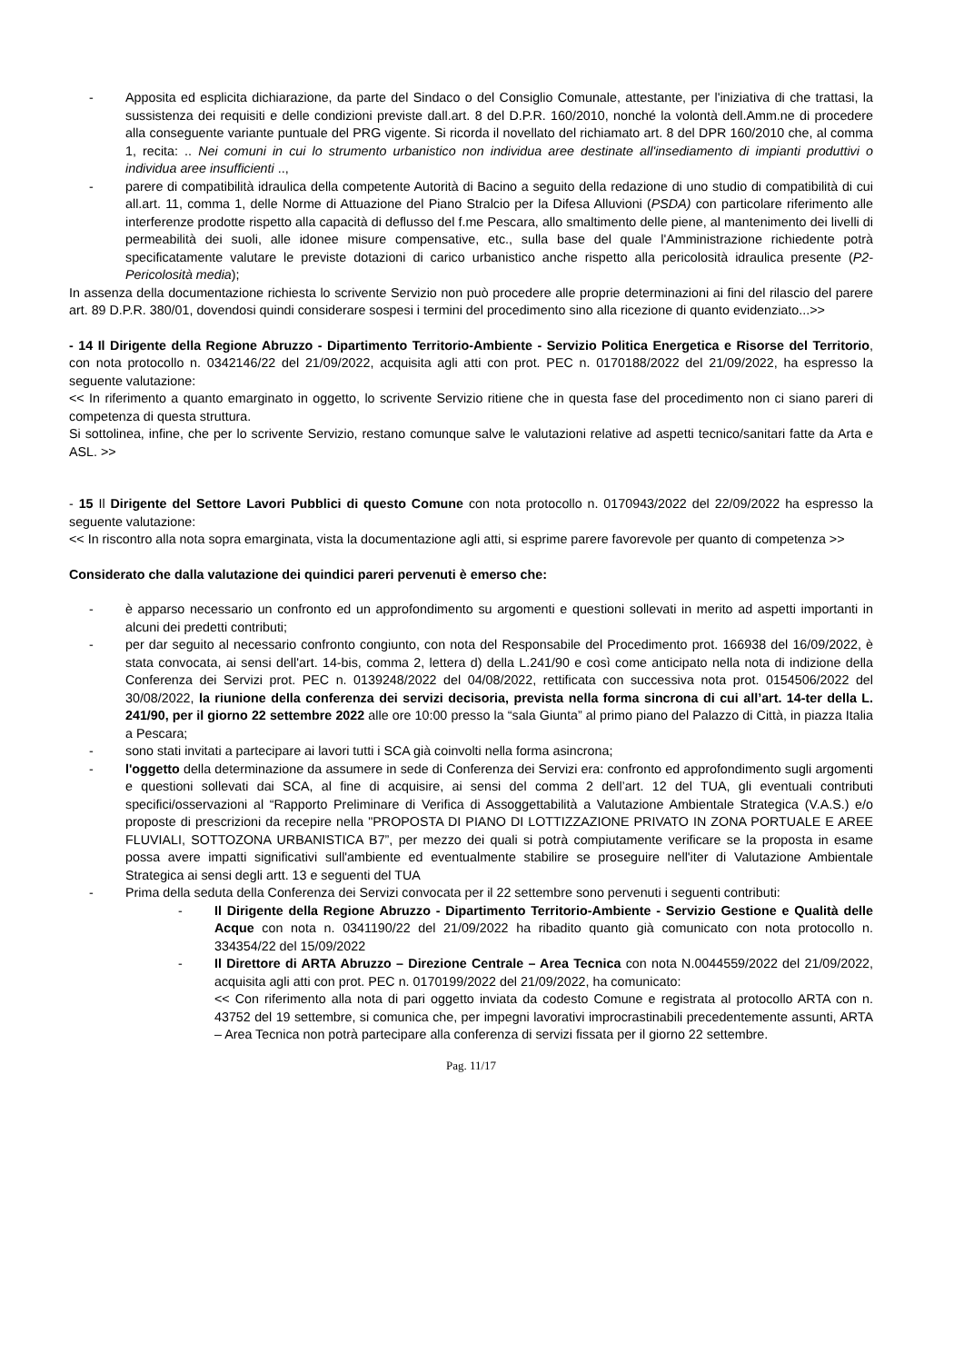- Apposita ed esplicita dichiarazione, da parte del Sindaco o del Consiglio Comunale, attestante, per l'iniziativa di che trattasi, la sussistenza dei requisiti e delle condizioni previste dall.art. 8 del D.P.R. 160/2010, nonché la volontà dell.Amm.ne di procedere alla conseguente variante puntuale del PRG vigente. Si ricorda il novellato del richiamato art. 8 del DPR 160/2010 che, al comma 1, recita: .. Nei comuni in cui lo strumento urbanistico non individua aree destinate all'insediamento di impianti produttivi o individua aree insufficienti ..,
- parere di compatibilità idraulica della competente Autorità di Bacino a seguito della redazione di uno studio di compatibilità di cui all.art. 11, comma 1, delle Norme di Attuazione del Piano Stralcio per la Difesa Alluvioni (PSDA) con particolare riferimento alle interferenze prodotte rispetto alla capacità di deflusso del f.me Pescara, allo smaltimento delle piene, al mantenimento dei livelli di permeabilità dei suoli, alle idonee misure compensative, etc., sulla base del quale l'Amministrazione richiedente potrà specificatamente valutare le previste dotazioni di carico urbanistico anche rispetto alla pericolosità idraulica presente (P2-Pericolosità media);
In assenza della documentazione richiesta lo scrivente Servizio non può procedere alle proprie determinazioni ai fini del rilascio del parere art. 89 D.P.R. 380/01, dovendosi quindi considerare sospesi i termini del procedimento sino alla ricezione di quanto evidenziato...>>
- 14 Il Dirigente della Regione Abruzzo - Dipartimento Territorio-Ambiente - Servizio Politica Energetica e Risorse del Territorio, con nota protocollo n. 0342146/22 del 21/09/2022, acquisita agli atti con prot. PEC n. 0170188/2022 del 21/09/2022, ha espresso la seguente valutazione:
<< In riferimento a quanto emarginato in oggetto, lo scrivente Servizio ritiene che in questa fase del procedimento non ci siano pareri di competenza di questa struttura.
Si sottolinea, infine, che per lo scrivente Servizio, restano comunque salve le valutazioni relative ad aspetti tecnico/sanitari fatte da Arta e ASL. >>
- 15 Il Dirigente del Settore Lavori Pubblici di questo Comune con nota protocollo n. 0170943/2022 del 22/09/2022 ha espresso la seguente valutazione:
<< In riscontro alla nota sopra emarginata, vista la documentazione agli atti, si esprime parere favorevole per quanto di competenza >>
Considerato che dalla valutazione dei quindici pareri pervenuti è emerso che:
- è apparso necessario un confronto ed un approfondimento su argomenti e questioni sollevati in merito ad aspetti importanti in alcuni dei predetti contributi;
- per dar seguito al necessario confronto congiunto, con nota del Responsabile del Procedimento prot. 166938 del 16/09/2022, è stata convocata, ai sensi dell'art. 14-bis, comma 2, lettera d) della L.241/90 e così come anticipato nella nota di indizione della Conferenza dei Servizi prot. PEC n. 0139248/2022 del 04/08/2022, rettificata con successiva nota prot. 0154506/2022 del 30/08/2022, la riunione della conferenza dei servizi decisoria, prevista nella forma sincrona di cui all’art. 14-ter della L. 241/90, per il giorno 22 settembre 2022 alle ore 10:00 presso la “sala Giunta” al primo piano del Palazzo di Città, in piazza Italia a Pescara;
- sono stati invitati a partecipare ai lavori tutti i SCA già coinvolti nella forma asincrona;
- l'oggetto della determinazione da assumere in sede di Conferenza dei Servizi era: confronto ed approfondimento sugli argomenti e questioni sollevati dai SCA, al fine di acquisire, ai sensi del comma 2 dell’art. 12 del TUA, gli eventuali contributi specifici/osservazioni al “Rapporto Preliminare di Verifica di Assoggettabilità a Valutazione Ambientale Strategica (V.A.S.) e/o proposte di prescrizioni da recepire nella "PROPOSTA DI PIANO DI LOTTIZZAZIONE PRIVATO IN ZONA PORTUALE E AREE FLUVIALI, SOTTOZONA URBANISTICA B7”, per mezzo dei quali si potrà compiutamente verificare se la proposta in esame possa avere impatti significativi sull'ambiente ed eventualmente stabilire se proseguire nell'iter di Valutazione Ambientale Strategica ai sensi degli artt. 13 e seguenti del TUA
- Prima della seduta della Conferenza dei Servizi convocata per il 22 settembre sono pervenuti i seguenti contributi:
- Il Dirigente della Regione Abruzzo - Dipartimento Territorio-Ambiente - Servizio Gestione e Qualità delle Acque con nota n. 0341190/22 del 21/09/2022 ha ribadito quanto già comunicato con nota protocollo n. 334354/22 del 15/09/2022
- Il Direttore di ARTA Abruzzo – Direzione Centrale – Area Tecnica con nota N.0044559/2022 del 21/09/2022, acquisita agli atti con prot. PEC n. 0170199/2022 del 21/09/2022, ha comunicato:
<< Con riferimento alla nota di pari oggetto inviata da codesto Comune e registrata al protocollo ARTA con n. 43752 del 19 settembre, si comunica che, per impegni lavorativi improcrastinabili precedentemente assunti, ARTA – Area Tecnica non potrà partecipare alla conferenza di servizi fissata per il giorno 22 settembre.
Pag. 11/17